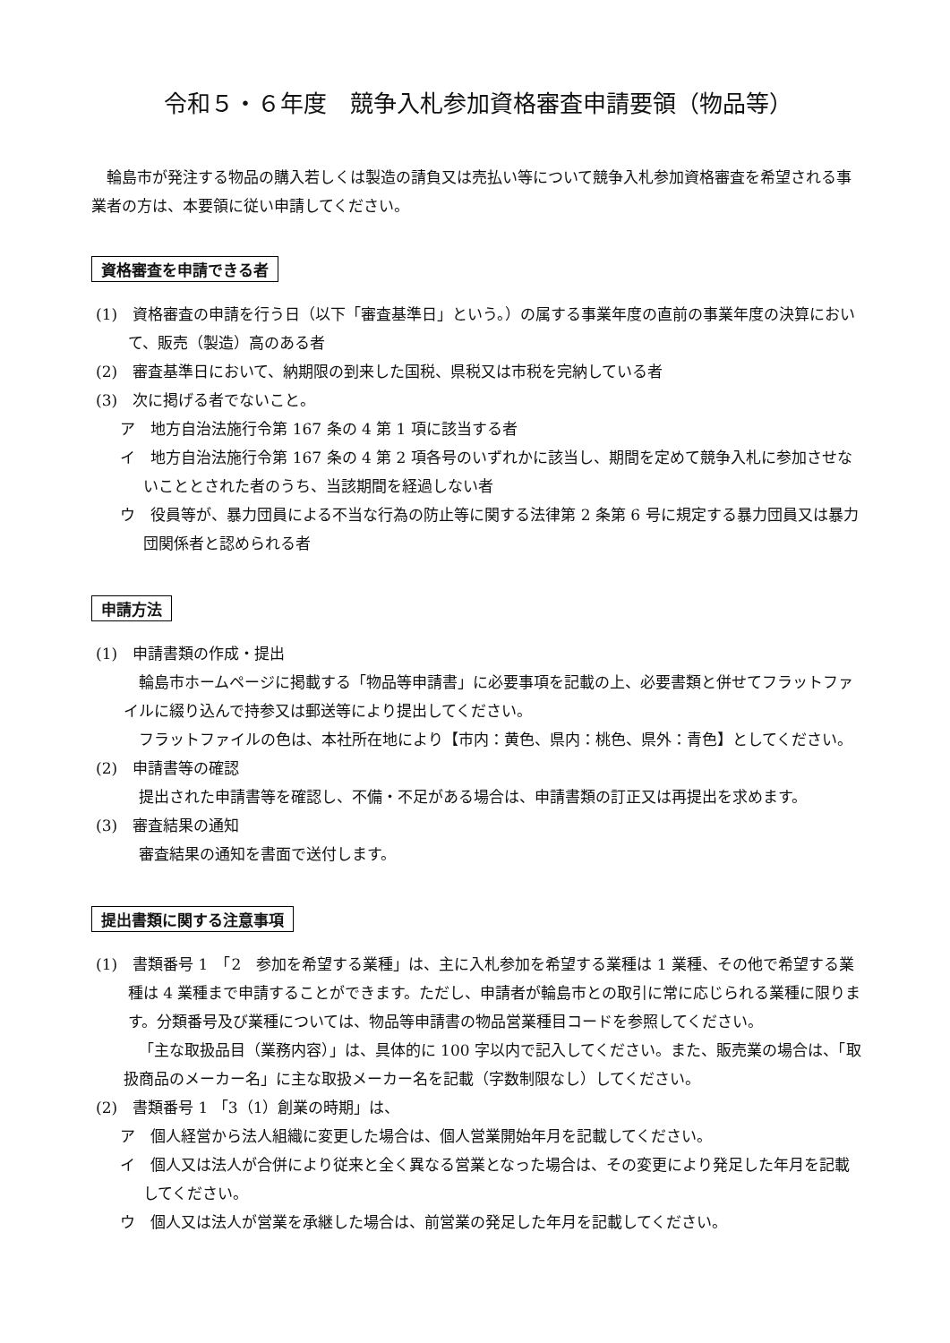令和５・６年度　競争入札参加資格審査申請要領（物品等）
輪島市が発注する物品の購入若しくは製造の請負又は売払い等について競争入札参加資格審査を希望される事業者の方は、本要領に従い申請してください。
資格審査を申請できる者
(1)　資格審査の申請を行う日（以下「審査基準日」という。）の属する事業年度の直前の事業年度の決算において、販売（製造）高のある者
(2)　審査基準日において、納期限の到来した国税、県税又は市税を完納している者
(3)　次に掲げる者でないこと。
ア　地方自治法施行令第 167 条の 4 第 1 項に該当する者
イ　地方自治法施行令第 167 条の 4 第 2 項各号のいずれかに該当し、期間を定めて競争入札に参加させないこととされた者のうち、当該期間を経過しない者
ウ　役員等が、暴力団員による不当な行為の防止等に関する法律第 2 条第 6 号に規定する暴力団員又は暴力団関係者と認められる者
申請方法
(1)　申請書類の作成・提出
輪島市ホームページに掲載する「物品等申請書」に必要事項を記載の上、必要書類と併せてフラットファイルに綴り込んで持参又は郵送等により提出してください。
フラットファイルの色は、本社所在地により【市内：黄色、県内：桃色、県外：青色】としてください。
(2)　申請書等の確認
提出された申請書等を確認し、不備・不足がある場合は、申請書類の訂正又は再提出を求めます。
(3)　審査結果の通知
審査結果の通知を書面で送付します。
提出書類に関する注意事項
(1)　書類番号 1　「2　参加を希望する業種」は、主に入札参加を希望する業種は 1 業種、その他で希望する業種は 4 業種まで申請することができます。ただし、申請者が輪島市との取引に常に応じられる業種に限ります。分類番号及び業種については、物品等申請書の物品営業種目コードを参照してください。
「主な取扱品目（業務内容）」は、具体的に 100 字以内で記入してください。また、販売業の場合は、「取扱商品のメーカー名」に主な取扱メーカー名を記載（字数制限なし）してください。
(2)　書類番号 1 「3（1）創業の時期」は、
ア　個人経営から法人組織に変更した場合は、個人営業開始年月を記載してください。
イ　個人又は法人が合併により従来と全く異なる営業となった場合は、その変更により発足した年月を記載してください。
ウ　個人又は法人が営業を承継した場合は、前営業の発足した年月を記載してください。